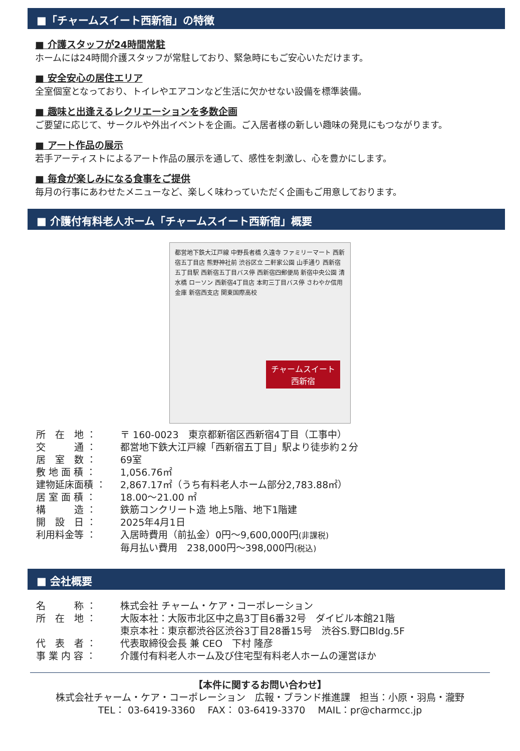■「チャームスイート西新宿」の特徴
■ 介護スタッフが24時間常駐
ホームには24時間介護スタッフが常駐しており、緊急時にもご安心いただけます。
■ 安全安心の居住エリア
全室個室となっており、トイレやエアコンなど生活に欠かせない設備を標準装備。
■ 趣味と出逢えるレクリエーションを多数企画
ご要望に応じて、サークルや外出イベントを企画。ご入居者様の新しい趣味の発見にもつながります。
■ アート作品の展示
若手アーティストによるアート作品の展示を通して、感性を刺激し、心を豊かにします。
■ 毎食が楽しみになる食事をご提供
毎月の行事にあわせたメニューなど、楽しく味わっていただく企画もご用意しております。
■ 介護付有料老人ホーム「チャームスイート西新宿」概要
都営地下鉄大江戸線 中野長者橋 久遠寺 ファミリーマート 西新宿五丁目店 熊野神社前 渋谷区立 二軒家公園 山手通り 西新宿五丁目駅 西新宿五丁目バス停 西新宿四郵便局 新宿中央公園 清水橋 ローソン 西新宿4丁目店 本町三丁目バス停 さわやか信用金庫 新宿西支店 関東国際高校
チャームスイート
西新宿
| 所 在 地 ： | 〒 160-0023 東京都新宿区西新宿4丁目（工事中） |
| 交 通 ： | 都営地下鉄大江戸線「西新宿五丁目」駅より徒歩約２分 |
| 居 室 数 ： | 69室 |
| 敷 地 面 積 ： | 1,056.76㎡ |
| 建物延床面積 ： | 2,867.17㎡（うち有料老人ホーム部分2,783.88㎡） |
| 居 室 面 積 ： | 18.00～21.00 ㎡ |
| 構 造 ： | 鉄筋コンクリート造 地上5階、地下1階建 |
| 開 設 日 ： | 2025年4月1日 |
| 利用料金等 ： | 入居時費用（前払金）0円～9,600,000円 (非課税) 毎月払い費用 238,000円～398,000円 (税込) |
■ 会社概要
| 名 称 ： | 株式会社 チャーム・ケア・コーポレーション |
| 所 在 地 ： | 大阪本社：大阪市北区中之島3丁目6番32号 ダイビル本館21階 東京本社：東京都渋谷区渋谷3丁目28番15号 渋谷S.野口Bldg.5F |
| 代 表 者 ： | 代表取締役会長 兼 CEO 下村 隆彦 |
| 事 業 内 容 ： | 介護付有料老人ホーム及び住宅型有料老人ホームの運営ほか |
【本件に関するお問い合わせ】
株式会社チャーム・ケア・コーポレーション　広報・ブランド推進課　担当：小原・羽鳥・瀧野
TEL： 03-6419-3360　 FAX： 03-6419-3370　 MAIL：pr@charmcc.jp